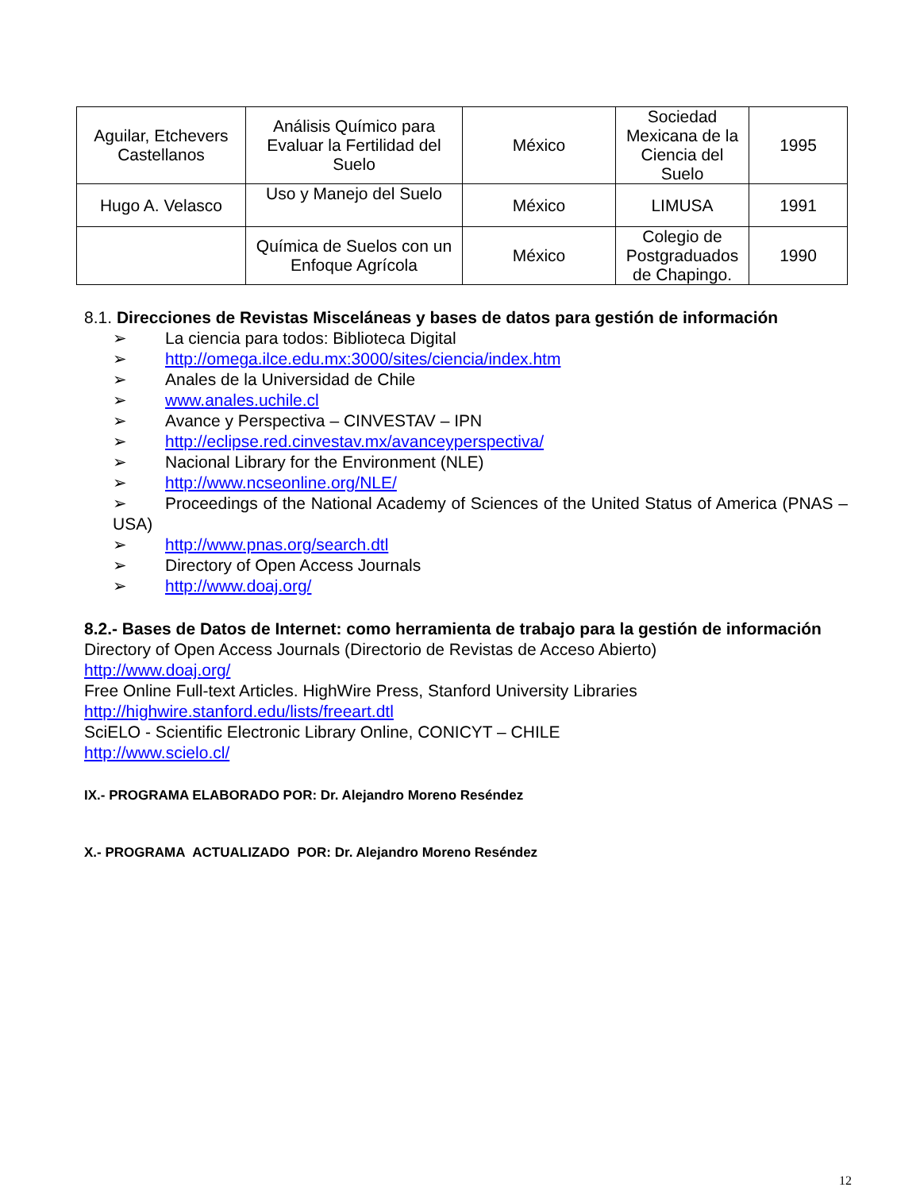| Aguilar, Etchevers Castellanos | Análisis Químico para Evaluar la Fertilidad del Suelo | México | Sociedad Mexicana de la Ciencia del Suelo | 1995 |
| Hugo A. Velasco | Uso y Manejo del Suelo | México | LIMUSA | 1991 |
| | Química de Suelos con un Enfoque Agrícola | México | Colegio de Postgraduados de Chapingo. | 1990 |
8.1. Direcciones de Revistas Misceláneas y bases de datos para gestión de información
➢ La ciencia para todos: Biblioteca Digital
➢ http://omega.ilce.edu.mx:3000/sites/ciencia/index.htm
➢ Anales de la Universidad de Chile
➢ www.anales.uchile.cl
➢ Avance y Perspectiva – CINVESTAV – IPN
➢ http://eclipse.red.cinvestav.mx/avanceyperspectiva/
➢ Nacional Library for the Environment (NLE)
➢ http://www.ncseonline.org/NLE/
➢ Proceedings of the National Academy of Sciences of the United Status of America (PNAS – USA)
➢ http://www.pnas.org/search.dtl
➢ Directory of Open Access Journals
➢ http://www.doaj.org/
8.2.- Bases de Datos de Internet: como herramienta de trabajo para la gestión de información
Directory of Open Access Journals (Directorio de Revistas de Acceso Abierto)
http://www.doaj.org/
Free Online Full-text Articles. HighWire Press, Stanford University Libraries
http://highwire.stanford.edu/lists/freeart.dtl
SciELO - Scientific Electronic Library Online, CONICYT – CHILE
http://www.scielo.cl/
IX.- PROGRAMA ELABORADO POR: Dr. Alejandro Moreno Reséndez
X.- PROGRAMA ACTUALIZADO POR: Dr. Alejandro Moreno Reséndez
12